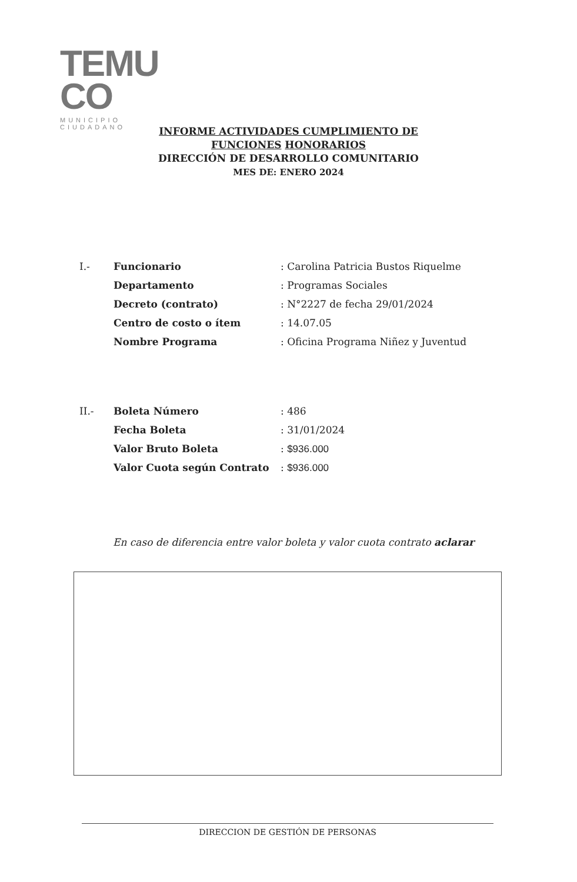TEMU
CO
MUNICIPIO CIUDADANO
INFORME ACTIVIDADES CUMPLIMIENTO DE
FUNCIONES HONORARIOS
DIRECCIÓN DE DESARROLLO COMUNITARIO
MES DE: ENERO 2024
| I.- | Funcionario | : Carolina Patricia Bustos Riquelme |
| | Departamento | : Programas Sociales |
| | Decreto (contrato) | : N°2227 de fecha 29/01/2024 |
| | Centro de costo o ítem | : 14.07.05 |
| | Nombre Programa | : Oficina Programa Niñez y Juventud |
| II.- | Boleta Número | : 486 |
| | Fecha Boleta | : 31/01/2024 |
| | Valor Bruto Boleta | : $936.000 |
| | Valor Cuota según Contrato | : $936.000 |
En caso de diferencia entre valor boleta y valor cuota contrato aclarar
DIRECCION DE GESTIÓN DE PERSONAS